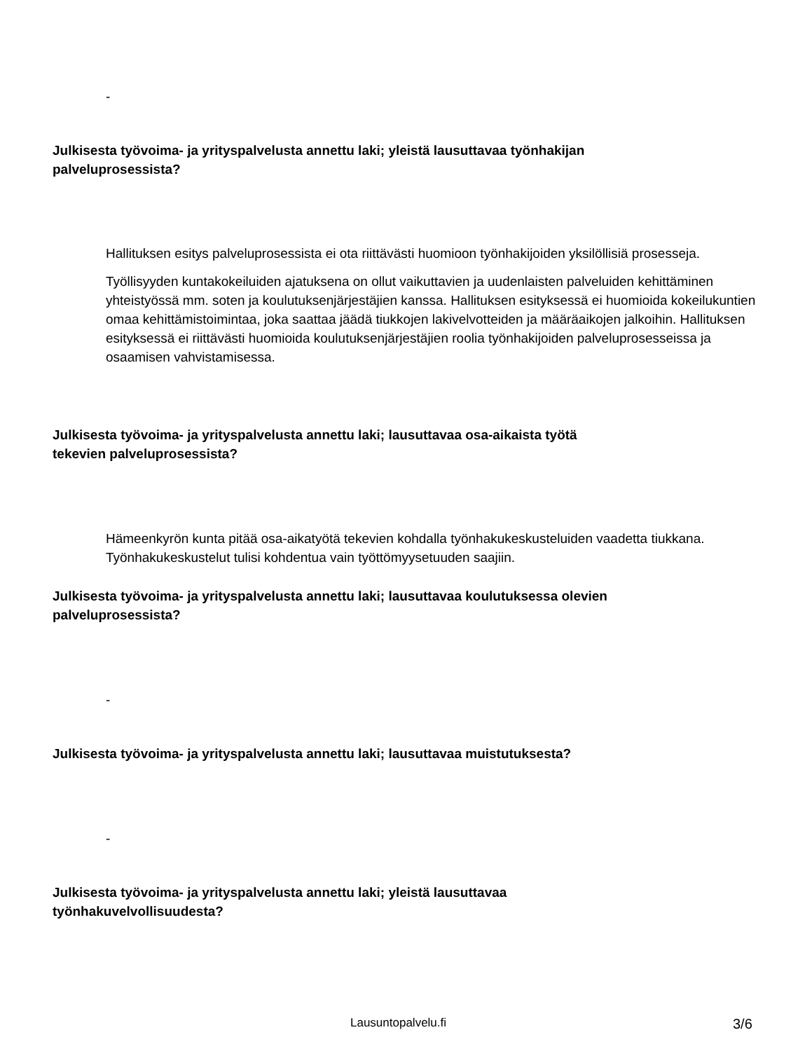-
Julkisesta työvoima- ja yrityspalvelusta annettu laki; yleistä lausuttavaa työnhakijan
palveluprosessista?
Hallituksen esitys palveluprosessista ei ota riittävästi huomioon työnhakijoiden yksilöllisiä prosesseja.
Työllisyyden kuntakokeiluiden ajatuksena on ollut vaikuttavien ja uudenlaisten palveluiden kehittäminen yhteistyössä mm. soten ja koulutuksenjärjestäjien kanssa. Hallituksen esityksessä ei huomioida kokeilukuntien omaa kehittämistoimintaa, joka saattaa jäädä tiukkojen lakivelvotteiden ja määräaikojen jalkoihin. Hallituksen esityksessä ei riittävästi huomioida koulutuksenjärjestäjien roolia työnhakijoiden palveluprosesseissa ja osaamisen vahvistamisessa.
Julkisesta työvoima- ja yrityspalvelusta annettu laki; lausuttavaa osa-aikaista työtä
tekevien palveluprosessista?
Hämeenkyrön kunta pitää osa-aikatyötä tekevien kohdalla työnhakukeskusteluiden vaadetta tiukkana. Työnhakukeskustelut tulisi kohdentua vain työttömyysetuuden saajiin.
Julkisesta työvoima- ja yrityspalvelusta annettu laki; lausuttavaa koulutuksessa olevien
palveluprosessista?
-
Julkisesta työvoima- ja yrityspalvelusta annettu laki; lausuttavaa muistutuksesta?
-
Julkisesta työvoima- ja yrityspalvelusta annettu laki; yleistä lausuttavaa
työnhakuvelvollisuudesta?
Lausuntopalvelu.fi 3/6